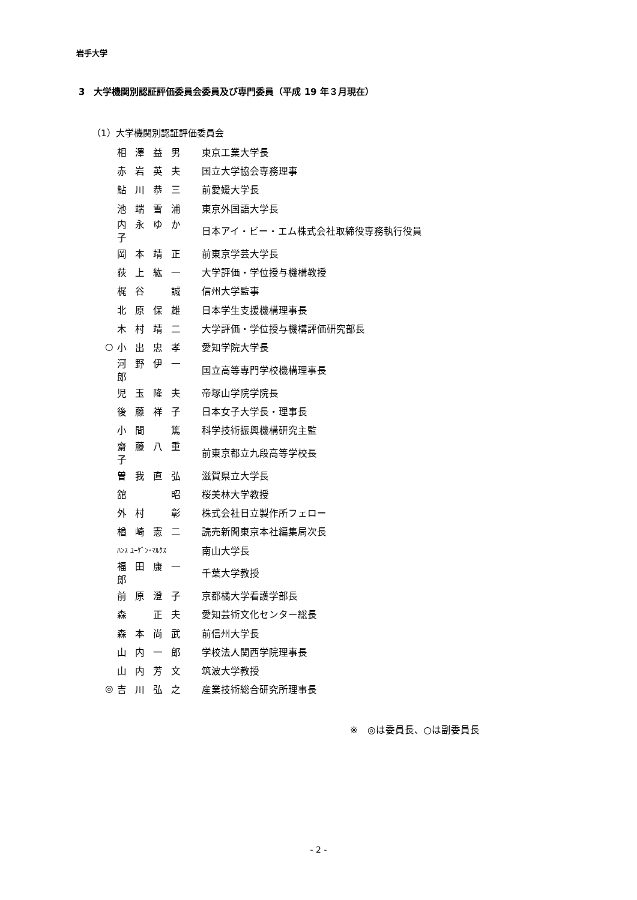岩手大学
3　大学機関別認証評価委員会委員及び専門委員（平成 19 年３月現在）
（1）大学機関別認証評価委員会
| | 相澤益男 | 東京工業大学長 |
| | 赤岩英夫 | 国立大学協会専務理事 |
| | 鮎川恭三 | 前愛媛大学長 |
| | 池端雪浦 | 東京外国語大学長 |
| | 内永ゆか子 | 日本アイ・ビー・エム株式会社取締役専務執行役員 |
| | 岡本靖正 | 前東京学芸大学長 |
| | 荻上紘一 | 大学評価・学位授与機構教授 |
| | 梶谷 誠 | 信州大学監事 |
| | 北原保雄 | 日本学生支援機構理事長 |
| | 木村靖二 | 大学評価・学位授与機構評価研究部長 |
| ○ | 小出忠孝 | 愛知学院大学長 |
| | 河野伊一郎 | 国立高等専門学校機構理事長 |
| | 児玉隆夫 | 帝塚山学院学院長 |
| | 後藤祥子 | 日本女子大学長・理事長 |
| | 小間 篤 | 科学技術振興機構研究主監 |
| | 齋藤八重子 | 前東京都立九段高等学校長 |
| | 曽我直弘 | 滋賀県立大学長 |
| | 舘 昭 | 桜美林大学教授 |
| | 外村 彰 | 株式会社日立製作所フェロー |
| | 楢崎憲二 | 読売新聞東京本社編集局次長 |
| | ﾊﾝｽ ﾕｰｹﾞﾝ･ﾏﾙｸｽ | 南山大学長 |
| | 福田康一郎 | 千葉大学教授 |
| | 前原澄子 | 京都橘大学看護学部長 |
| | 森 正夫 | 愛知芸術文化センター総長 |
| | 森本尚武 | 前信州大学長 |
| | 山内一郎 | 学校法人関西学院理事長 |
| | 山内芳文 | 筑波大学教授 |
| ◎ | 吉川弘之 | 産業技術総合研究所理事長 |
※　◎は委員長、○は副委員長
- 2 -